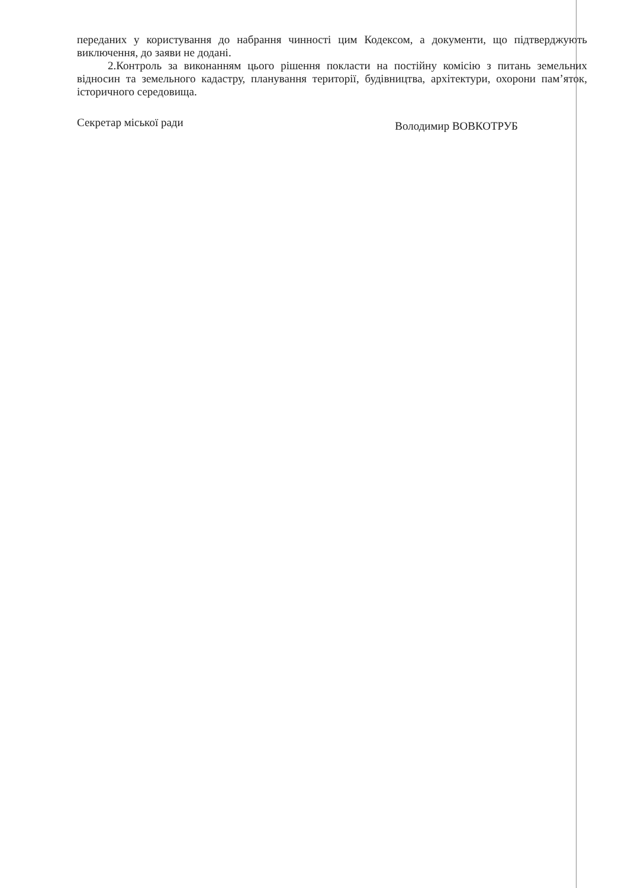переданих у користування до набрання чинності цим Кодексом, а документи, що підтверджують виключення, до заяви не додані.
2.Контроль за виконанням цього рішення покласти на постійну комісію з питань земельних відносин та земельного кадастру, планування території, будівництва, архітектури, охорони пам’яток, історичного середовища.
Секретар міської ради Володимир ВОВКОТРУБ